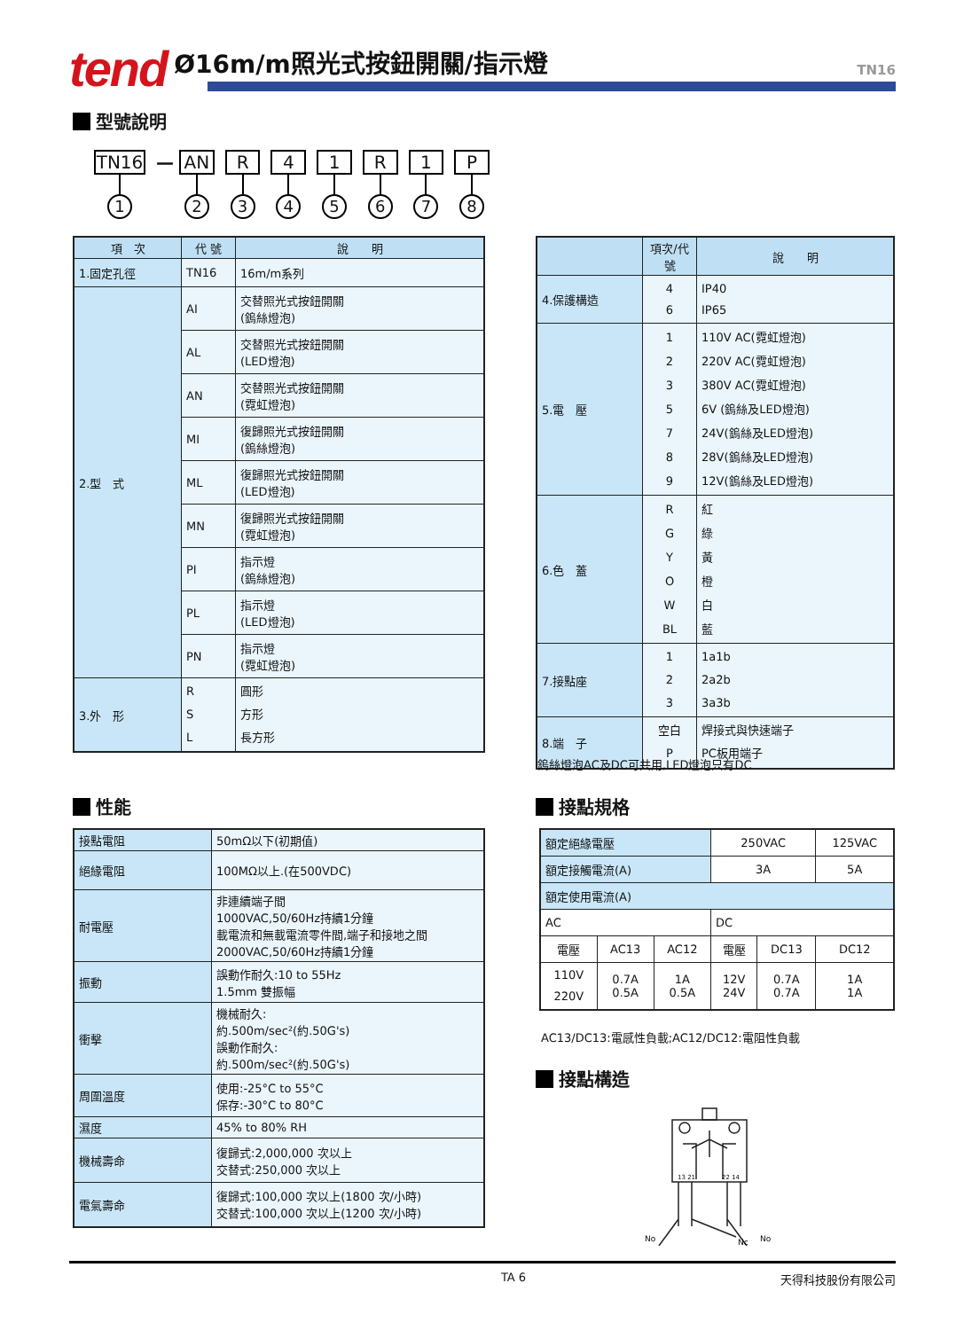tend
Ø16m/m照光式按鈕開關/指示燈
TN16
型號說明
TN16
1
—
AN
2
R
3
4
4
1
5
R
6
1
7
P
8
| 項 次 | 代 號 | 說 明 |
| --- | --- | --- |
| 1.固定孔徑 | TN16 | 16m/m系列 |
| 2.型 式 | AI | 交替照光式按鈕開關 (鎢絲燈泡) |
| | AL | 交替照光式按鈕開關 (LED燈泡) |
| | AN | 交替照光式按鈕開關 (霓虹燈泡) |
| | MI | 復歸照光式按鈕開關 (鎢絲燈泡) |
| | ML | 復歸照光式按鈕開關 (LED燈泡) |
| | MN | 復歸照光式按鈕開關 (霓虹燈泡) |
| | PI | 指示燈 (鎢絲燈泡) |
| | PL | 指示燈 (LED燈泡) |
| | PN | 指示燈 (霓虹燈泡) |
| 3.外 形 | R S L | 圓形 方形 長方形 |
| | 項次/代號 | 說 明 |
| --- | --- | --- |
| 4.保護構造 | 4 6 | IP40 IP65 |
| 5.電 壓 | 1 2 3 5 7 8 9 | 110V AC(霓虹燈泡) 220V AC(霓虹燈泡) 380V AC(霓虹燈泡) 6V (鎢絲及LED燈泡) 24V(鎢絲及LED燈泡) 28V(鎢絲及LED燈泡) 12V(鎢絲及LED燈泡) |
| 6.色 蓋 | R G Y O W BL | 紅 綠 黃 橙 白 藍 |
| 7.接點座 | 1 2 3 | 1a1b 2a2b 3a3b |
| 8.端 子 | 空白 P | 焊接式與快速端子 PC板用端子 |
鎢絲燈泡AC及DC可共用,LED燈泡只有DC
性能
| 接點電阻 | 50mΩ以下(初期值) |
| 絕緣電阻 | 100MΩ以上.(在500VDC) |
| 耐電壓 | 非連續端子間 1000VAC,50/60Hz持續1分鐘 載電流和無載電流零件間,端子和接地之間 2000VAC,50/60Hz持續1分鐘 |
| 振動 | 誤動作耐久:10 to 55Hz 1.5mm 雙振幅 |
| 衝擊 | 機械耐久: 約.500m/sec²(約.50G's) 誤動作耐久: 約.500m/sec²(約.50G's) |
| 周圍溫度 | 使用:-25°C to 55°C 保存:-30°C to 80°C |
| 濕度 | 45% to 80% RH |
| 機械壽命 | 復歸式:2,000,000 次以上 交替式:250,000 次以上 |
| 電氣壽命 | 復歸式:100,000 次以上(1800 次/小時) 交替式:100,000 次以上(1200 次/小時) |
接點規格
| 額定絕緣電壓 | | | 250VAC | | 125VAC |
| 額定接觸電流(A) | | | 3A | | 5A |
| 額定使用電流(A) | | | | | |
| AC | | | DC | | |
| 電壓 | AC13 | AC12 | 電壓 | DC13 | DC12 |
| 110V 220V | 0.7A 0.5A | 1A 0.5A | 12V 24V | 0.7A 0.7A | 1A 1A |
AC13/DC13:電感性負載;AC12/DC12:電阻性負載
接點構造
13 21
22 14
No
No
Nc
TA 6 天得科技股份有限公司